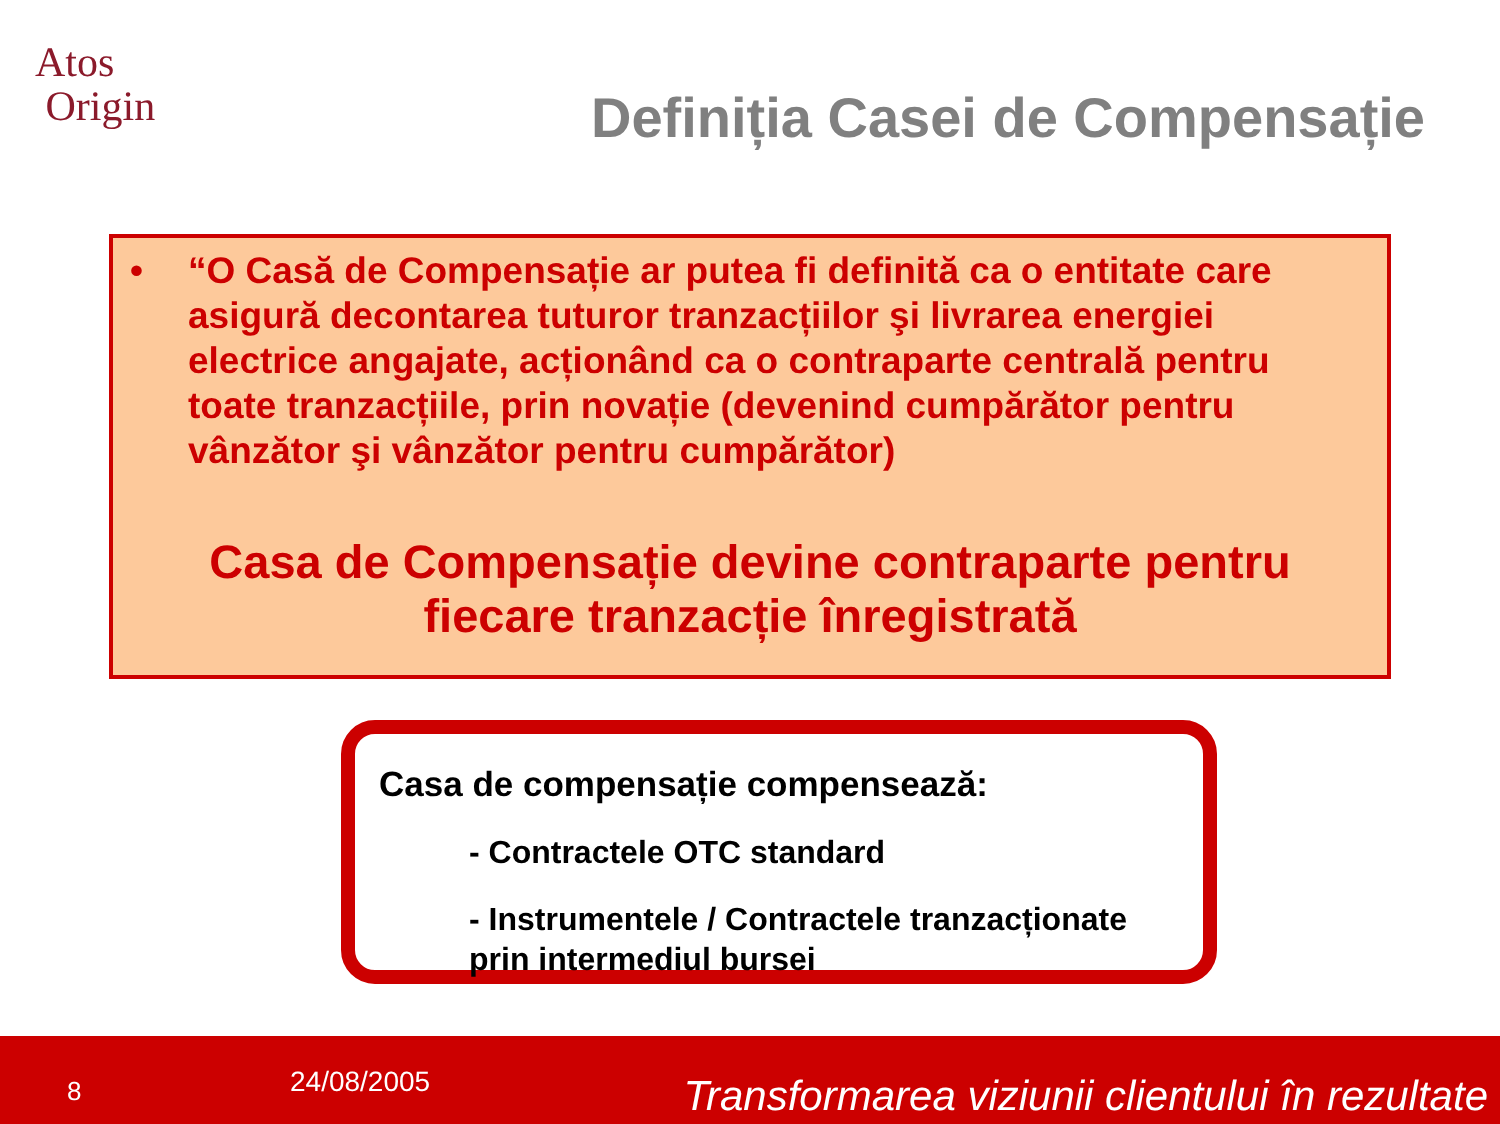Atos
Origin
Definiția Casei de Compensație
• “O Casă de Compensație ar putea fi definită ca o entitate care asigură decontarea tuturor tranzacțiilor şi livrarea energiei electrice angajate, acționând ca o contraparte centrală pentru toate tranzacțiile, prin novație (devenind cumpărător pentru vânzător şi vânzător pentru cumpărător)
Casa de Compensație devine contraparte pentru
fiecare tranzacție înregistrată
Casa de compensație compensează:
- Contractele OTC standard
- Instrumentele / Contractele tranzacționate prin intermediul bursei
8 24/08/2005 Transformarea viziunii clientului în rezultate